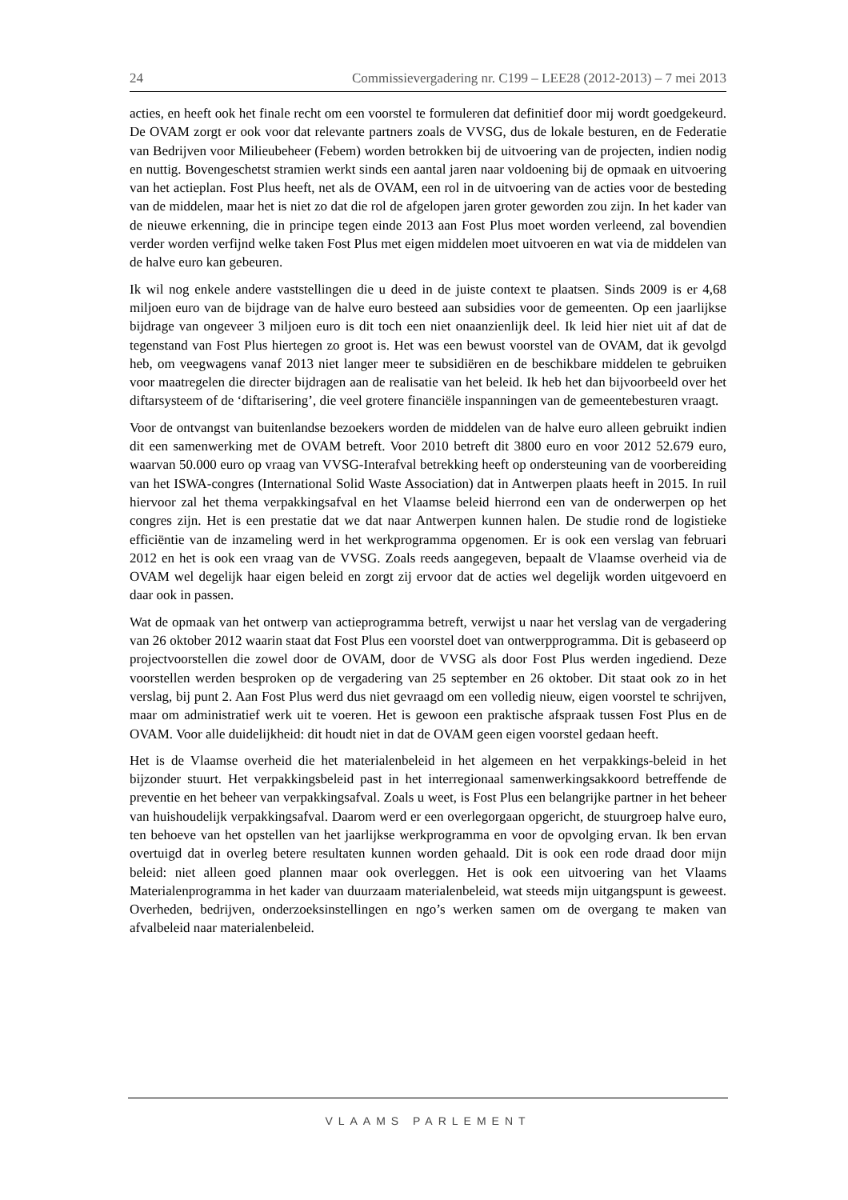24 Commissievergadering nr. C199 – LEE28 (2012-2013) – 7 mei 2013
acties, en heeft ook het finale recht om een voorstel te formuleren dat definitief door mij wordt goedgekeurd. De OVAM zorgt er ook voor dat relevante partners zoals de VVSG, dus de lokale besturen, en de Federatie van Bedrijven voor Milieubeheer (Febem) worden betrokken bij de uitvoering van de projecten, indien nodig en nuttig. Bovengeschetst stramien werkt sinds een aantal jaren naar voldoening bij de opmaak en uitvoering van het actieplan. Fost Plus heeft, net als de OVAM, een rol in de uitvoering van de acties voor de besteding van de middelen, maar het is niet zo dat die rol de afgelopen jaren groter geworden zou zijn. In het kader van de nieuwe erkenning, die in principe tegen einde 2013 aan Fost Plus moet worden verleend, zal bovendien verder worden verfijnd welke taken Fost Plus met eigen middelen moet uitvoeren en wat via de middelen van de halve euro kan gebeuren.
Ik wil nog enkele andere vaststellingen die u deed in de juiste context te plaatsen. Sinds 2009 is er 4,68 miljoen euro van de bijdrage van de halve euro besteed aan subsidies voor de gemeenten. Op een jaarlijkse bijdrage van ongeveer 3 miljoen euro is dit toch een niet onaanzienlijk deel. Ik leid hier niet uit af dat de tegenstand van Fost Plus hiertegen zo groot is. Het was een bewust voorstel van de OVAM, dat ik gevolgd heb, om veegwagens vanaf 2013 niet langer meer te subsidiëren en de beschikbare middelen te gebruiken voor maatregelen die directer bijdragen aan de realisatie van het beleid. Ik heb het dan bijvoorbeeld over het diftarsysteem of de ‘diftarisering’, die veel grotere financiële inspanningen van de gemeentebesturen vraagt.
Voor de ontvangst van buitenlandse bezoekers worden de middelen van de halve euro alleen gebruikt indien dit een samenwerking met de OVAM betreft. Voor 2010 betreft dit 3800 euro en voor 2012 52.679 euro, waarvan 50.000 euro op vraag van VVSG-Interafval betrekking heeft op ondersteuning van de voorbereiding van het ISWA-congres (International Solid Waste Association) dat in Antwerpen plaats heeft in 2015. In ruil hiervoor zal het thema verpakkingsafval en het Vlaamse beleid hierrond een van de onderwerpen op het congres zijn. Het is een prestatie dat we dat naar Antwerpen kunnen halen. De studie rond de logistieke efficiëntie van de inzameling werd in het werkprogramma opgenomen. Er is ook een verslag van februari 2012 en het is ook een vraag van de VVSG. Zoals reeds aangegeven, bepaalt de Vlaamse overheid via de OVAM wel degelijk haar eigen beleid en zorgt zij ervoor dat de acties wel degelijk worden uitgevoerd en daar ook in passen.
Wat de opmaak van het ontwerp van actieprogramma betreft, verwijst u naar het verslag van de vergadering van 26 oktober 2012 waarin staat dat Fost Plus een voorstel doet van ontwerpprogramma. Dit is gebaseerd op projectvoorstellen die zowel door de OVAM, door de VVSG als door Fost Plus werden ingediend. Deze voorstellen werden besproken op de vergadering van 25 september en 26 oktober. Dit staat ook zo in het verslag, bij punt 2. Aan Fost Plus werd dus niet gevraagd om een volledig nieuw, eigen voorstel te schrijven, maar om administratief werk uit te voeren. Het is gewoon een praktische afspraak tussen Fost Plus en de OVAM. Voor alle duidelijkheid: dit houdt niet in dat de OVAM geen eigen voorstel gedaan heeft.
Het is de Vlaamse overheid die het materialenbeleid in het algemeen en het verpakkings-beleid in het bijzonder stuurt. Het verpakkingsbeleid past in het interregionaal samenwerkingsakkoord betreffende de preventie en het beheer van verpakkingsafval. Zoals u weet, is Fost Plus een belangrijke partner in het beheer van huishoudelijk verpakkingsafval. Daarom werd er een overlegorgaan opgericht, de stuurgroep halve euro, ten behoeve van het opstellen van het jaarlijkse werkprogramma en voor de opvolging ervan. Ik ben ervan overtuigd dat in overleg betere resultaten kunnen worden gehaald. Dit is ook een rode draad door mijn beleid: niet alleen goed plannen maar ook overleggen. Het is ook een uitvoering van het Vlaams Materialenprogramma in het kader van duurzaam materialenbeleid, wat steeds mijn uitgangspunt is geweest. Overheden, bedrijven, onderzoeksinstellingen en ngo’s werken samen om de overgang te maken van afvalbeleid naar materialenbeleid.
VLAAMS PARLEMENT